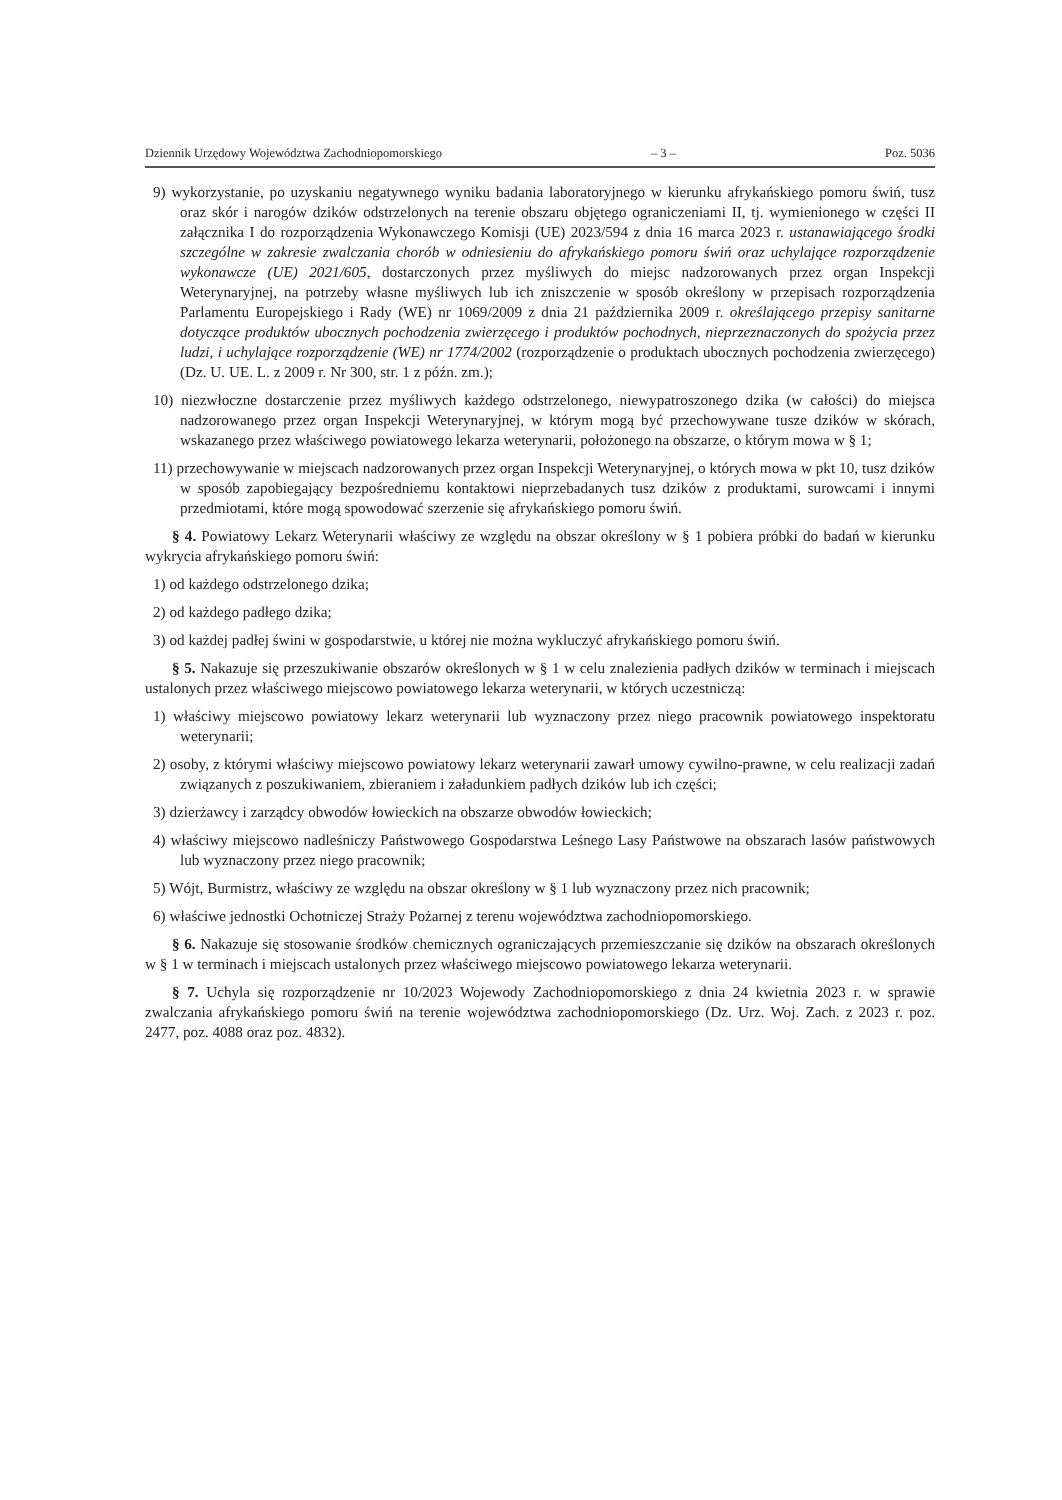Dziennik Urzędowy Województwa Zachodniopomorskiego – 3 – Poz. 5036
9) wykorzystanie, po uzyskaniu negatywnego wyniku badania laboratoryjnego w kierunku afrykańskiego pomoru świń, tusz oraz skór i narogów dzików odstrzelonych na terenie obszaru objętego ograniczeniami II, tj. wymienionego w części II załącznika I do rozporządzenia Wykonawczego Komisji (UE) 2023/594 z dnia 16 marca 2023 r. ustanawiającego środki szczególne w zakresie zwalczania chorób w odniesieniu do afrykańskiego pomoru świń oraz uchylające rozporządzenie wykonawcze (UE) 2021/605, dostarczonych przez myśliwych do miejsc nadzorowanych przez organ Inspekcji Weterynaryjnej, na potrzeby własne myśliwych lub ich zniszczenie w sposób określony w przepisach rozporządzenia Parlamentu Europejskiego i Rady (WE) nr 1069/2009 z dnia 21 października 2009 r. określającego przepisy sanitarne dotyczące produktów ubocznych pochodzenia zwierzęcego i produktów pochodnych, nieprzeznaczonych do spożycia przez ludzi, i uchylające rozporządzenie (WE) nr 1774/2002 (rozporządzenie o produktach ubocznych pochodzenia zwierzęcego) (Dz. U. UE. L. z 2009 r. Nr 300, str. 1 z późn. zm.);
10) niezwłoczne dostarczenie przez myśliwych każdego odstrzelonego, niewypatroszonego dzika (w całości) do miejsca nadzorowanego przez organ Inspekcji Weterynaryjnej, w którym mogą być przechowywane tusze dzików w skórach, wskazanego przez właściwego powiatowego lekarza weterynarii, położonego na obszarze, o którym mowa w § 1;
11) przechowywanie w miejscach nadzorowanych przez organ Inspekcji Weterynaryjnej, o których mowa w pkt 10, tusz dzików w sposób zapobiegający bezpośredniemu kontaktowi nieprzebadanych tusz dzików z produktami, surowcami i innymi przedmiotami, które mogą spowodować szerzenie się afrykańskiego pomoru świń.
§ 4. Powiatowy Lekarz Weterynarii właściwy ze względu na obszar określony w § 1 pobiera próbki do badań w kierunku wykrycia afrykańskiego pomoru świń:
1) od każdego odstrzelonego dzika;
2) od każdego padłego dzika;
3) od każdej padłej świni w gospodarstwie, u której nie można wykluczyć afrykańskiego pomoru świń.
§ 5. Nakazuje się przeszukiwanie obszarów określonych w § 1 w celu znalezienia padłych dzików w terminach i miejscach ustalonych przez właściwego miejscowo powiatowego lekarza weterynarii, w których uczestniczą:
1) właściwy miejscowo powiatowy lekarz weterynarii lub wyznaczony przez niego pracownik powiatowego inspektoratu weterynarii;
2) osoby, z którymi właściwy miejscowo powiatowy lekarz weterynarii zawarł umowy cywilno-prawne, w celu realizacji zadań związanych z poszukiwaniem, zbieraniem i załadunkiem padłych dzików lub ich części;
3) dzierżawcy i zarządcy obwodów łowieckich na obszarze obwodów łowieckich;
4) właściwy miejscowo nadleśniczy Państwowego Gospodarstwa Leśnego Lasy Państwowe na obszarach lasów państwowych lub wyznaczony przez niego pracownik;
5) Wójt, Burmistrz, właściwy ze względu na obszar określony w § 1 lub wyznaczony przez nich pracownik;
6) właściwe jednostki Ochotniczej Straży Pożarnej z terenu województwa zachodniopomorskiego.
§ 6. Nakazuje się stosowanie środków chemicznych ograniczających przemieszczanie się dzików na obszarach określonych w § 1 w terminach i miejscach ustalonych przez właściwego miejscowo powiatowego lekarza weterynarii.
§ 7. Uchyla się rozporządzenie nr 10/2023 Wojewody Zachodniopomorskiego z dnia 24 kwietnia 2023 r. w sprawie zwalczania afrykańskiego pomoru świń na terenie województwa zachodniopomorskiego (Dz. Urz. Woj. Zach. z 2023 r. poz. 2477, poz. 4088 oraz poz. 4832).